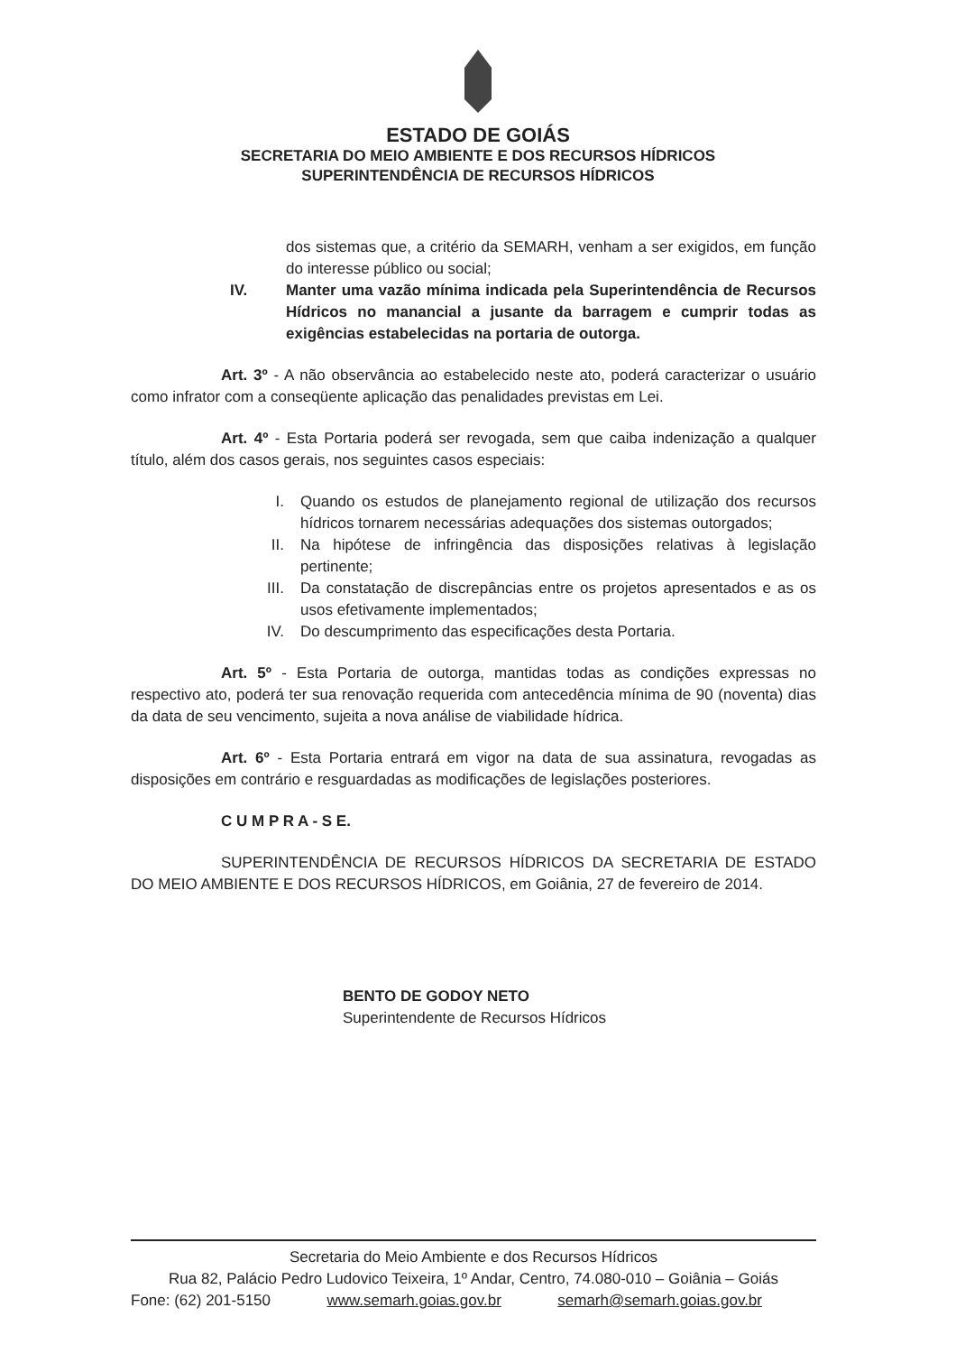ESTADO DE GOIÁS
SECRETARIA DO MEIO AMBIENTE E DOS RECURSOS HÍDRICOS
SUPERINTENDÊNCIA DE RECURSOS HÍDRICOS
dos sistemas que, a critério da SEMARH, venham a ser exigidos, em função do interesse público ou social;
IV. Manter uma vazão mínima indicada pela Superintendência de Recursos Hídricos no manancial a jusante da barragem e cumprir todas as exigências estabelecidas na portaria de outorga.
Art. 3º - A não observância ao estabelecido neste ato, poderá caracterizar o usuário como infrator com a conseqüente aplicação das penalidades previstas em Lei.
Art. 4º - Esta Portaria poderá ser revogada, sem que caiba indenização a qualquer título, além dos casos gerais, nos seguintes casos especiais:
I. Quando os estudos de planejamento regional de utilização dos recursos hídricos tornarem necessárias adequações dos sistemas outorgados;
II. Na hipótese de infringência das disposições relativas à legislação pertinente;
III. Da constatação de discrepâncias entre os projetos apresentados e as os usos efetivamente implementados;
IV. Do descumprimento das especificações desta Portaria.
Art. 5º - Esta Portaria de outorga, mantidas todas as condições expressas no respectivo ato, poderá ter sua renovação requerida com antecedência mínima de 90 (noventa) dias da data de seu vencimento, sujeita a nova análise de viabilidade hídrica.
Art. 6º - Esta Portaria entrará em vigor na data de sua assinatura, revogadas as disposições em contrário e resguardadas as modificações de legislações posteriores.
C U M P R A - S E.
SUPERINTENDÊNCIA DE RECURSOS HÍDRICOS DA SECRETARIA DE ESTADO DO MEIO AMBIENTE E DOS RECURSOS HÍDRICOS, em Goiânia, 27 de fevereiro de 2014.
BENTO DE GODOY NETO
Superintendente de Recursos Hídricos
Secretaria do Meio Ambiente e dos Recursos Hídricos
Rua 82, Palácio Pedro Ludovico Teixeira, 1º Andar, Centro, 74.080-010 – Goiânia – Goiás
Fone: (62) 201-5150 www.semarh.goias.gov.br semarh@semarh.goias.gov.br